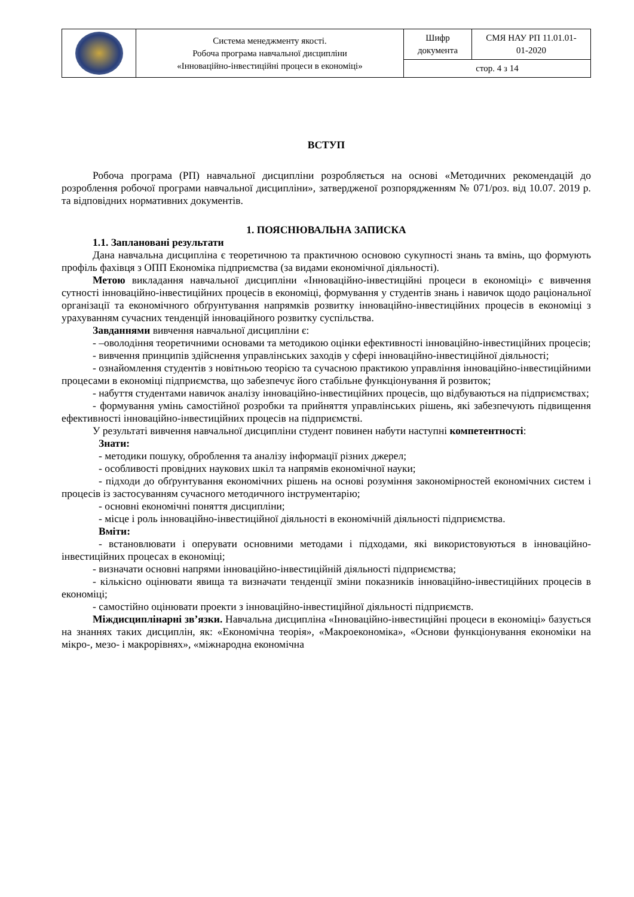| | Система менеджменту якості. Робоча програма навчальної дисципліни «Інноваційно-інвестиційні процеси в економіці» | Шифр документа | СМЯ НАУ РП 11.01.01- 01-2020 |
| | | стор. 4 з 14 | |
ВСТУП
Робоча програма (РП) навчальної дисципліни розробляється на основі «Методичних рекомендацій до розроблення робочої програми навчальної дисципліни», затвердженої розпорядженням № 071/роз. від 10.07. 2019 р. та відповідних нормативних документів.
1. ПОЯСНЮВАЛЬНА ЗАПИСКА
1.1. Заплановані результати
Дана навчальна дисципліна є теоретичною та практичною основою сукупності знань та вмінь, що формують профіль фахівця з ОПП Економіка підприємства (за видами економічної діяльності).
Метою викладання навчальної дисципліни «Інноваційно-інвестиційні процеси в економіці» є вивчення сутності інноваційно-інвестиційних процесів в економіці, формування у студентів знань і навичок щодо раціональної організації та економічного обґрунтування напрямків розвитку інноваційно-інвестиційних процесів в економіці з урахуванням сучасних тенденцій інноваційного розвитку суспільства.
Завданнями вивчення навчальної дисципліни є:
- –оволодіння теоретичними основами та методикою оцінки ефективності інноваційно-інвестиційних процесів;
- вивчення принципів здійснення управлінських заходів у сфері інноваційно-інвестиційної діяльності;
- ознайомлення студентів з новітньою теорією та сучасною практикою управління інноваційно-інвестиційними процесами в економіці підприємства, що забезпечує його стабільне функціонування й розвиток;
- набуття студентами навичок аналізу інноваційно-інвестиційних процесів, що відбуваються на підприємствах;
- формування умінь самостійної розробки та прийняття управлінських рішень, які забезпечують підвищення ефективності інноваційно-інвестиційних процесів на підприємстві.
У результаті вивчення навчальної дисципліни студент повинен набути наступні компетентності:
Знати:
- методики пошуку, оброблення та аналізу інформації різних джерел;
- особливості провідних наукових шкіл та напрямів економічної науки;
- підходи до обґрунтування економічних рішень на основі розуміння закономірностей економічних систем і процесів із застосуванням сучасного методичного інструментарію;
- основні економічні поняття дисципліни;
- місце і роль інноваційно-інвестиційної діяльності в економічній діяльності підприємства.
Вміти:
- встановлювати і оперувати основними методами і підходами, які використовуються в інноваційно-інвестиційних процесах в економіці;
- визначати основні напрями інноваційно-інвестиційній діяльності підприємства;
- кількісно оцінювати явища та визначати тенденції зміни показників інноваційно-інвестиційних процесів в економіці;
- самостійно оцінювати проекти з інноваційно-інвестиційної діяльності підприємств.
Міждисциплінарні зв’язки. Навчальна дисципліна «Інноваційно-інвестиційні процеси в економіці» базується на знаннях таких дисциплін, як: «Економічна теорія», «Макроекономіка», «Основи функціонування економіки на мікро-, мезо- і макрорівнях», «міжнародна економічна